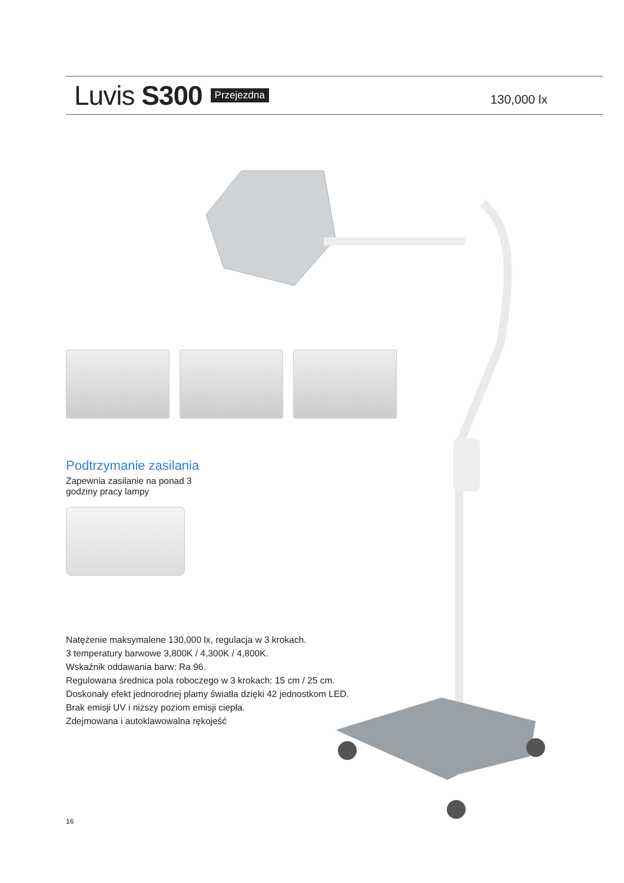Luvis S300 Przejezdna 130,000 lx
Podtrzymanie zasilania
Zapewnia zasilanie na ponad 3
godziny pracy lampy
Natężenie maksymalene 130,000 lx, regulacja w 3 krokach.
3 temperatury barwowe 3,800K / 4,300K / 4,800K.
Wskaźnik oddawania barw: Ra 96.
Regulowana średnica pola roboczego w 3 krokach: 15 cm / 25 cm.
Doskonały efekt jednorodnej plamy światła dzięki 42 jednostkom LED.
Brak emisji UV i niższy poziom emisji ciepła.
Zdejmowana i autoklawowalna rękojeść
16